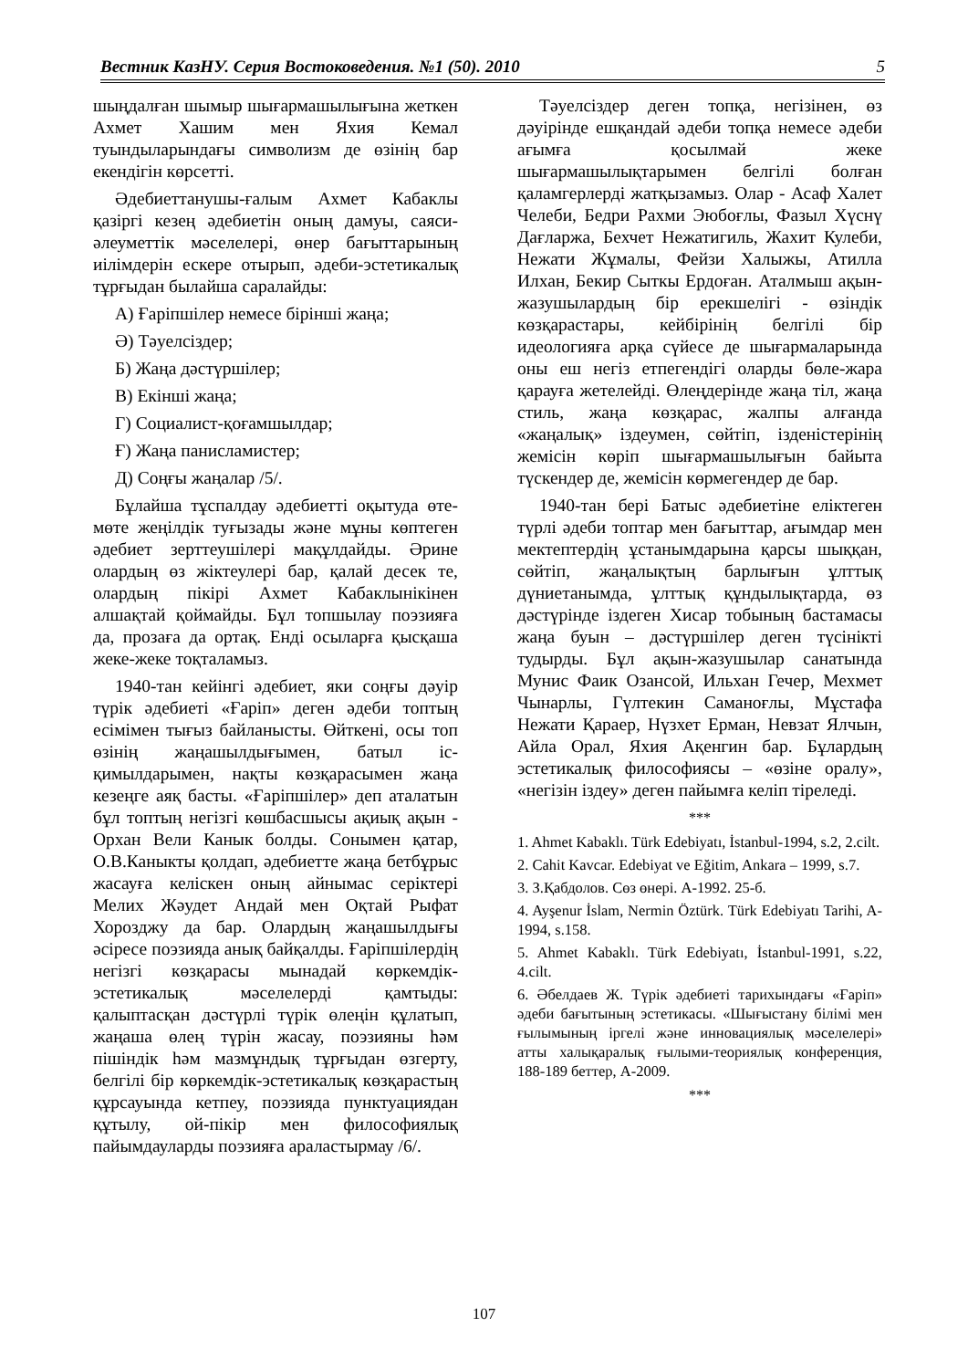Вестник КазНУ. Серия Востоковедения. №1 (50). 2010 5
шыңдалған шымыр шығармашылығына жеткен Ахмет Хашим мен Яхия Кемал туындыларындағы символизм де өзінің бар екендігін көрсетті.
Әдебиеттанушы-ғалым Ахмет Кабаклы қазіргі кезең әдебиетін оның дамуы, саяси-әлеуметтік мәселелері, өнер бағыттарының иілімдерін ескере отырып, әдеби-эстетикалық тұрғыдан былайша саралайды:
А) Ғаріпшілер немесе бірінші жаңа;
Ә) Тәуелсіздер;
Б) Жаңа дәстүршілер;
В) Екінші жаңа;
Г) Социалист-қоғамшылдар;
Ғ) Жаңа панисламистер;
Д) Соңғы жаңалар /5/.
Бұлайша тұспалдау әдебиетті оқытуда өте-мөте жеңілдік туғызады және мұны көптеген әдебиет зерттеушілері мақұлдайды. Әрине олардың өз жіктеулері бар, қалай десек те, олардың пікірі Ахмет Кабаклынікінен алшақтай қоймайды. Бұл топшылау поэзияға да, прозаға да ортақ. Енді осыларға қысқаша жеке-жеке тоқталамыз.
1940-тан кейінгі әдебиет, яки соңғы дәуір түрік әдебиеті «Ғаріп» деген әдеби топтың есімімен тығыз байланысты. Өйткені, осы топ өзінің жаңашылдығымен, батыл іс-қимылдарымен, нақты көзқарасымен жаңа кезеңге аяқ басты. «Ғаріпшілер» деп аталатын бұл топтың негізгі көшбасшысы ақиық ақын - Орхан Вели Канык болды. Сонымен қатар, О.В.Каныкты қолдап, әдебиетте жаңа бетбұрыс жасауға келіскен оның айнымас серіктері Мелих Жәудет Андай мен Оқтай Рыфат Хорозджу да бар. Олардың жаңашылдығы әсіресе поэзияда анық байқалды. Ғаріпшілердің негізгі көзқарасы мынадай көркемдік-эстетикалық мәселелерді қамтыды: қалыптасқан дәстүрлі түрік өлеңін құлатып, жаңаша өлең түрін жасау, поэзияны һәм пішіндік һәм мазмұндық тұрғыдан өзгерту, белгілі бір көркемдік-эстетикалық көзқарастың құрсауында кетпеу, поэзияда пунктуациядан құтылу, ой-пікір мен философиялық пайымдауларды поэзияға араластырмау /6/.
Тәуелсіздер деген топқа, негізінен, өз дәуірінде ешқандай әдеби топқа немесе әдеби ағымға қосылмай жеке шығармашылықтарымен белгілі болған қаламгерлерді жатқызамыз. Олар - Асаф Халет Челеби, Бедри Рахми Эюбоғлы, Фазыл Хүснү Дағларжа, Бехчет Нежатигиль, Жахит Кулеби, Нежати Жұмалы, Фейзи Халыжы, Атилла Илхан, Бекир Сыткы Ердоған. Аталмыш ақын-жазушылардың бір ерекшелігі - өзіндік көзқарастары, кейбірінің белгілі бір идеологияға арқа сүйесе де шығармаларында оны еш негіз етпегендігі оларды бөле-жара қарауға жетелейді. Өлеңдерінде жаңа тіл, жаңа стиль, жаңа көзқарас, жалпы алғанда «жаңалық» іздеумен, сөйтіп, ізденістерінің жемісін көріп шығармашылығын байыта түскендер де, жемісін көрмегендер де бар.
1940-тан бері Батыс әдебиетіне еліктеген түрлі әдеби топтар мен бағыттар, ағымдар мен мектептердің ұстанымдарына қарсы шыққан, сөйтіп, жаңалықтың барлығын ұлттық дүниетанымда, ұлттық құндылықтарда, өз дәстүрінде іздеген Хисар тобының бастамасы жаңа буын – дәстүршілер деген түсінікті тудырды. Бұл ақын-жазушылар санатында Мунис Фаик Озансой, Ильхан Гечер, Мехмет Чынарлы, Гүлтекин Саманоғлы, Мұстафа Нежати Қараер, Нүзхет Ерман, Невзат Ялчын, Айла Орал, Яхия Ақенгин бар. Бұлардың эстетикалық философиясы – «өзіне оралу», «негізін іздеу» деген пайымға келіп тіреледі.
***
1. Ahmet Kabaklı. Türk Edebiyatı, İstanbul-1994, s.2, 2.cilt.
2. Cahit Kavcar. Edebiyat ve Eğitim, Ankara – 1999, s.7.
3. З.Қабдолов. Сөз өнері. А-1992. 25-б.
4. Ayşenur İslam, Nermin Öztürk. Türk Edebiyatı Tarihi, A-1994, s.158.
5. Ahmet Kabaklı. Türk Edebiyatı, İstanbul-1991, s.22, 4.cilt.
6. Әбелдаев Ж. Түрік әдебиеті тарихындағы «Ғаріп» әдеби бағытының эстетикасы. «Шығыстану білімі мен ғылымының іргелі және инновациялық мәселелері» атты халықаралық ғылыми-теориялық конференция, 188-189 беттер, А-2009.
***
107